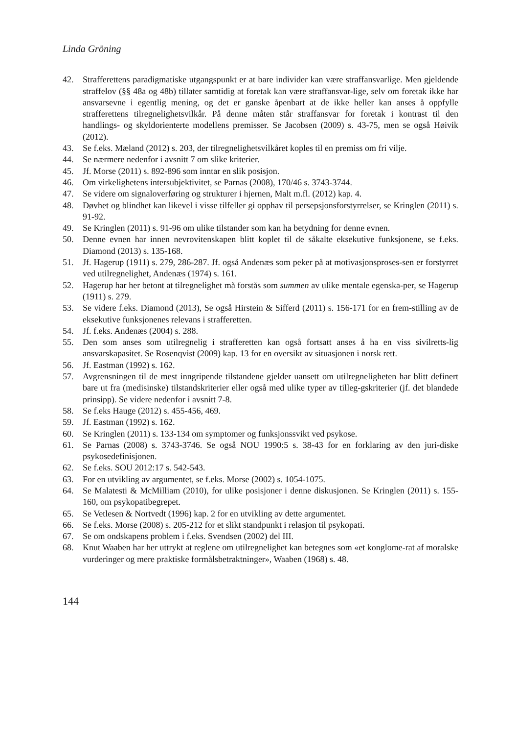Linda Gröning
42. Strafferettens paradigmatiske utgangspunkt er at bare individer kan være straffansvarlige. Men gjeldende straffelov (§§ 48a og 48b) tillater samtidig at foretak kan være straffansvar-lige, selv om foretak ikke har ansvarsevne i egentlig mening, og det er ganske åpenbart at de ikke heller kan anses å oppfylle strafferettens tilregnelighetsvilkår. På denne måten står straffansvar for foretak i kontrast til den handlings- og skyldorienterte modellens premisser. Se Jacobsen (2009) s. 43-75, men se også Høivik (2012).
43. Se f.eks. Mæland (2012) s. 203, der tilregnelighetsvilkåret koples til en premiss om fri vilje.
44. Se nærmere nedenfor i avsnitt 7 om slike kriterier.
45. Jf. Morse (2011) s. 892-896 som inntar en slik posisjon.
46. Om virkelighetens intersubjektivitet, se Parnas (2008), 170/46 s. 3743-3744.
47. Se videre om signaloverføring og strukturer i hjernen, Malt m.fl. (2012) kap. 4.
48. Døvhet og blindhet kan likevel i visse tilfeller gi opphav til persepsjonsforstyrrelser, se Kringlen (2011) s. 91-92.
49. Se Kringlen (2011) s. 91-96 om ulike tilstander som kan ha betydning for denne evnen.
50. Denne evnen har innen nevrovitenskapen blitt koplet til de såkalte eksekutive funksjonene, se f.eks. Diamond (2013) s. 135-168.
51. Jf. Hagerup (1911) s. 279, 286-287. Jf. også Andenæs som peker på at motivasjonsproses-sen er forstyrret ved utilregnelighet, Andenæs (1974) s. 161.
52. Hagerup har her betont at tilregnelighet må forstås som summen av ulike mentale egenska-per, se Hagerup (1911) s. 279.
53. Se videre f.eks. Diamond (2013), Se også Hirstein & Sifferd (2011) s. 156-171 for en frem-stilling av de eksekutive funksjonenes relevans i strafferetten.
54. Jf. f.eks. Andenæs (2004) s. 288.
55. Den som anses som utilregnelig i strafferetten kan også fortsatt anses å ha en viss sivilretts-lig ansvarskapasitet. Se Rosenqvist (2009) kap. 13 for en oversikt av situasjonen i norsk rett.
56. Jf. Eastman (1992) s. 162.
57. Avgrensningen til de mest inngripende tilstandene gjelder uansett om utilregneligheten har blitt definert bare ut fra (medisinske) tilstandskriterier eller også med ulike typer av tilleg-gskriterier (jf. det blandede prinsipp). Se videre nedenfor i avsnitt 7-8.
58. Se f.eks Hauge (2012) s. 455-456, 469.
59. Jf. Eastman (1992) s. 162.
60. Se Kringlen (2011) s. 133-134 om symptomer og funksjonssvikt ved psykose.
61. Se Parnas (2008) s. 3743-3746. Se også NOU 1990:5 s. 38-43 for en forklaring av den juri-diske psykosedefinisjonen.
62. Se f.eks. SOU 2012:17 s. 542-543.
63. For en utvikling av argumentet, se f.eks. Morse (2002) s. 1054-1075.
64. Se Malatesti & McMilliam (2010), for ulike posisjoner i denne diskusjonen. Se Kringlen (2011) s. 155-160, om psykopatibegrepet.
65. Se Vetlesen & Nortvedt (1996) kap. 2 for en utvikling av dette argumentet.
66. Se f.eks. Morse (2008) s. 205-212 for et slikt standpunkt i relasjon til psykopati.
67. Se om ondskapens problem i f.eks. Svendsen (2002) del III.
68. Knut Waaben har her uttrykt at reglene om utilregnelighet kan betegnes som «et konglome-rat af moralske vurderinger og mere praktiske formålsbetraktninger», Waaben (1968) s. 48.
144